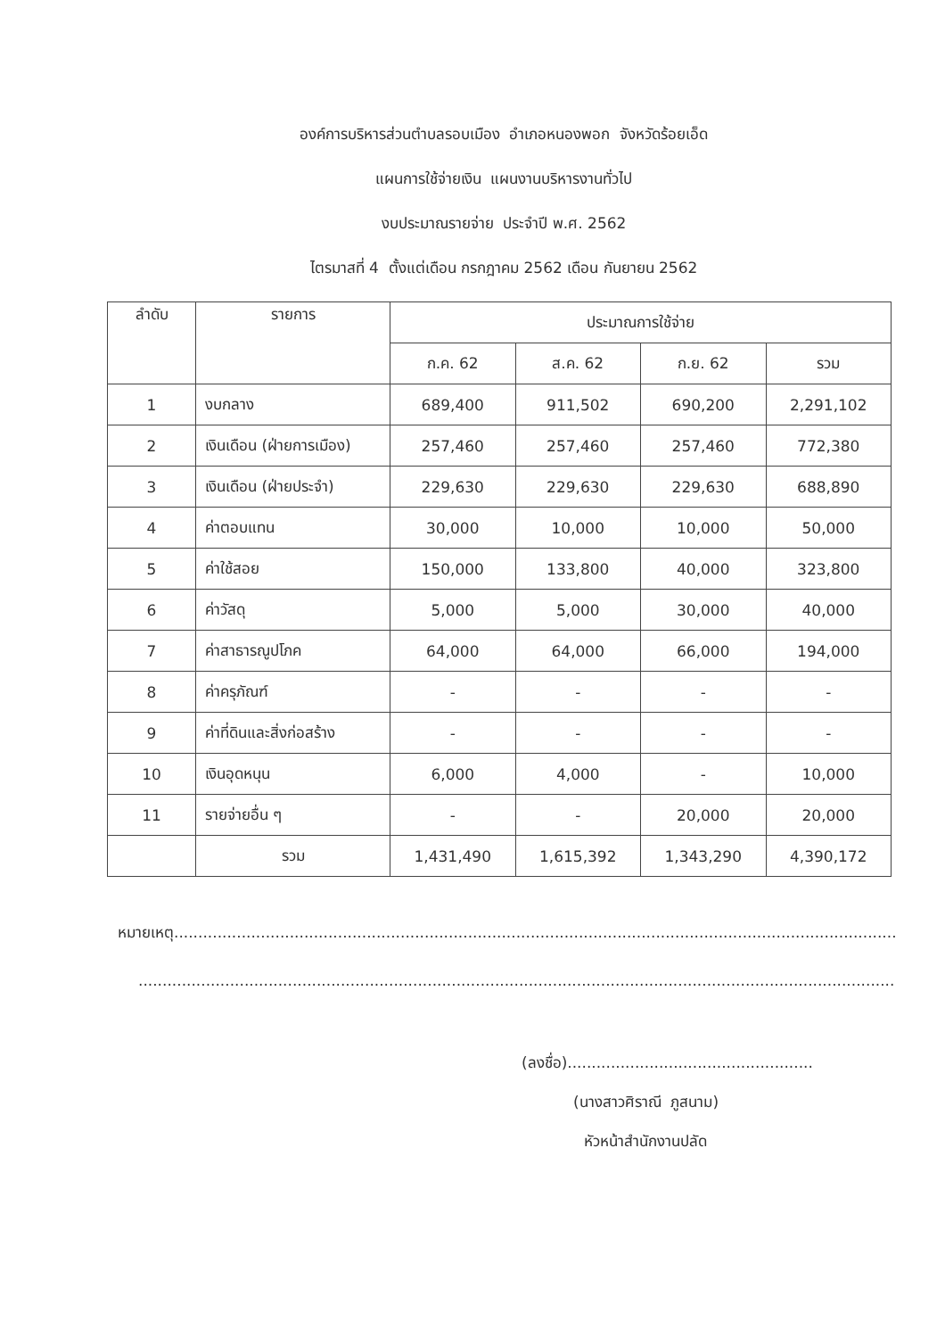องค์การบริหารส่วนตำบลรอบเมือง อำเภอหนองพอก จังหวัดร้อยเอ็ด
แผนการใช้จ่ายเงิน แผนงานบริหารงานทั่วไป
งบประมาณรายจ่าย ประจำปี พ.ศ. 2562
ไตรมาสที่ 4 ตั้งแต่เดือน กรกฎาคม 2562 เดือน กันยายน 2562
| ลำดับ | รายการ | ประมาณการใช้จ่าย | | | |
| --- | --- | --- | --- | --- | --- |
| | | ก.ค. 62 | ส.ค. 62 | ก.ย. 62 | รวม |
| 1 | งบกลาง | 689,400 | 911,502 | 690,200 | 2,291,102 |
| 2 | เงินเดือน (ฝ่ายการเมือง) | 257,460 | 257,460 | 257,460 | 772,380 |
| 3 | เงินเดือน (ฝ่ายประจำ) | 229,630 | 229,630 | 229,630 | 688,890 |
| 4 | ค่าตอบแทน | 30,000 | 10,000 | 10,000 | 50,000 |
| 5 | ค่าใช้สอย | 150,000 | 133,800 | 40,000 | 323,800 |
| 6 | ค่าวัสดุ | 5,000 | 5,000 | 30,000 | 40,000 |
| 7 | ค่าสาธารณูปโภค | 64,000 | 64,000 | 66,000 | 194,000 |
| 8 | ค่าครุภัณฑ์ | - | - | - | - |
| 9 | ค่าที่ดินและสิ่งก่อสร้าง | - | - | - | - |
| 10 | เงินอุดหนุน | 6,000 | 4,000 | - | 10,000 |
| 11 | รายจ่ายอื่น ๆ | - | - | 20,000 | 20,000 |
| | รวม | 1,431,490 | 1,615,392 | 1,343,290 | 4,390,172 |
หมายเหตุ......................................................................................................................................................
.............................................................................................................................................................
(ลงชื่อ)...................................................
(นางสาวศิราณี ภูสนาม)
หัวหน้าสำนักงานปลัด